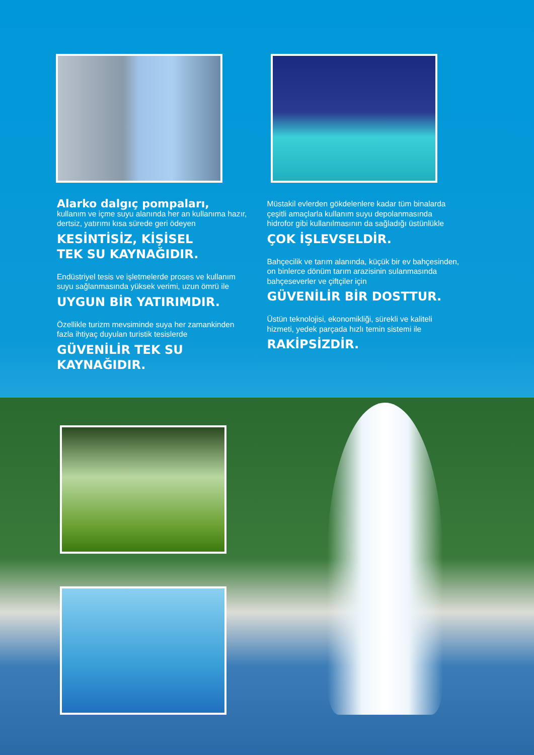Alarko dalgıç pompaları,
kullanım ve içme suyu alanında her an kullanıma hazır, dertsiz, yatırımı kısa sürede geri ödeyen
KESİNTİSİZ, KİŞİSEL
TEK SU KAYNAĞIDIR.
Endüstriyel tesis ve işletmelerde proses ve kullanım suyu sağlanmasında yüksek verimi, uzun ömrü ile
UYGUN BİR YATIRIMDIR.
Özellikle turizm mevsiminde suya her zamankinden fazla ihtiyaç duyulan turistik tesislerde
GÜVENİLİR TEK SU
KAYNAĞIDIR.
Müstakil evlerden gökdelenlere kadar tüm binalarda çeşitli amaçlarla kullanım suyu depolanmasında hidrofor gibi kullanılmasının da sağladığı üstünlükle
ÇOK İŞLEVSELDİR.
Bahçecilik ve tarım alanında, küçük bir ev bahçesinden, on binlerce dönüm tarım arazisinin sulanmasında bahçeseverler ve çiftçiler için
GÜVENİLİR BİR DOSTTUR.
Üstün teknolojisi, ekonomikliği, sürekli ve kaliteli hizmeti, yedek parçada hızlı temin sistemi ile
RAKİPSİZDİR.